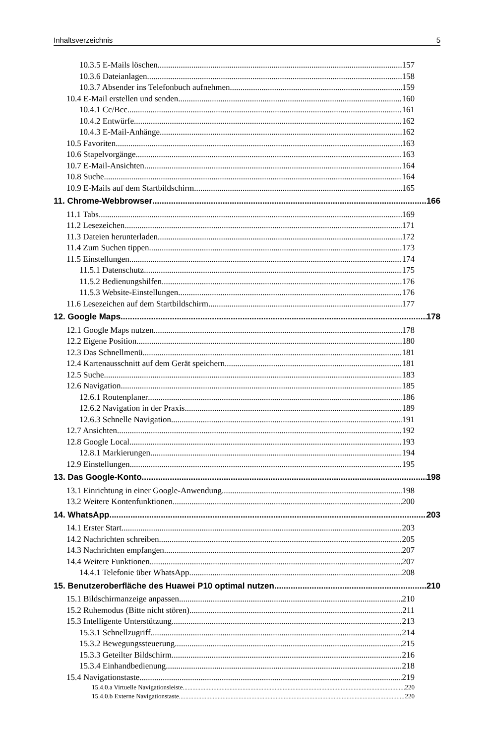Inhaltsverzeichnis 5
10.3.5 E-Mails löschen 157
10.3.6 Dateianlagen 158
10.3.7 Absender ins Telefonbuch aufnehmen 159
10.4 E-Mail erstellen und senden 160
10.4.1 Cc/Bcc 161
10.4.2 Entwürfe 162
10.4.3 E-Mail-Anhänge 162
10.5 Favoriten 163
10.6 Stapelvorgänge 163
10.7 E-Mail-Ansichten 164
10.8 Suche 164
10.9 E-Mails auf dem Startbildschirm 165
11. Chrome-Webbrowser 166
11.1 Tabs 169
11.2 Lesezeichen 171
11.3 Dateien herunterladen 172
11.4 Zum Suchen tippen 173
11.5 Einstellungen 174
11.5.1 Datenschutz 175
11.5.2 Bedienungshilfen 176
11.5.3 Website-Einstellungen 176
11.6 Lesezeichen auf dem Startbildschirm 177
12. Google Maps 178
12.1 Google Maps nutzen 178
12.2 Eigene Position 180
12.3 Das Schnellmenü 181
12.4 Kartenausschnitt auf dem Gerät speichern 181
12.5 Suche 183
12.6 Navigation 185
12.6.1 Routenplaner 186
12.6.2 Navigation in der Praxis 189
12.6.3 Schnelle Navigation 191
12.7 Ansichten 192
12.8 Google Local 193
12.8.1 Markierungen 194
12.9 Einstellungen 195
13. Das Google-Konto 198
13.1 Einrichtung in einer Google-Anwendung 198
13.2 Weitere Kontenfunktionen 200
14. WhatsApp 203
14.1 Erster Start 203
14.2 Nachrichten schreiben 205
14.3 Nachrichten empfangen 207
14.4 Weitere Funktionen 207
14.4.1 Telefonie über WhatsApp 208
15. Benutzeroberfläche des Huawei P10 optimal nutzen 210
15.1 Bildschirmanzeige anpassen 210
15.2 Ruhemodus (Bitte nicht stören) 211
15.3 Intelligente Unterstützung 213
15.3.1 Schnellzugriff 214
15.3.2 Bewegungssteuerung 215
15.3.3 Geteilter Bildschirm 216
15.3.4 Einhandbedienung 218
15.4 Navigationstaste 219
15.4.0.a Virtuelle Navigationsleiste 220
15.4.0.b Externe Navigationstaste 220